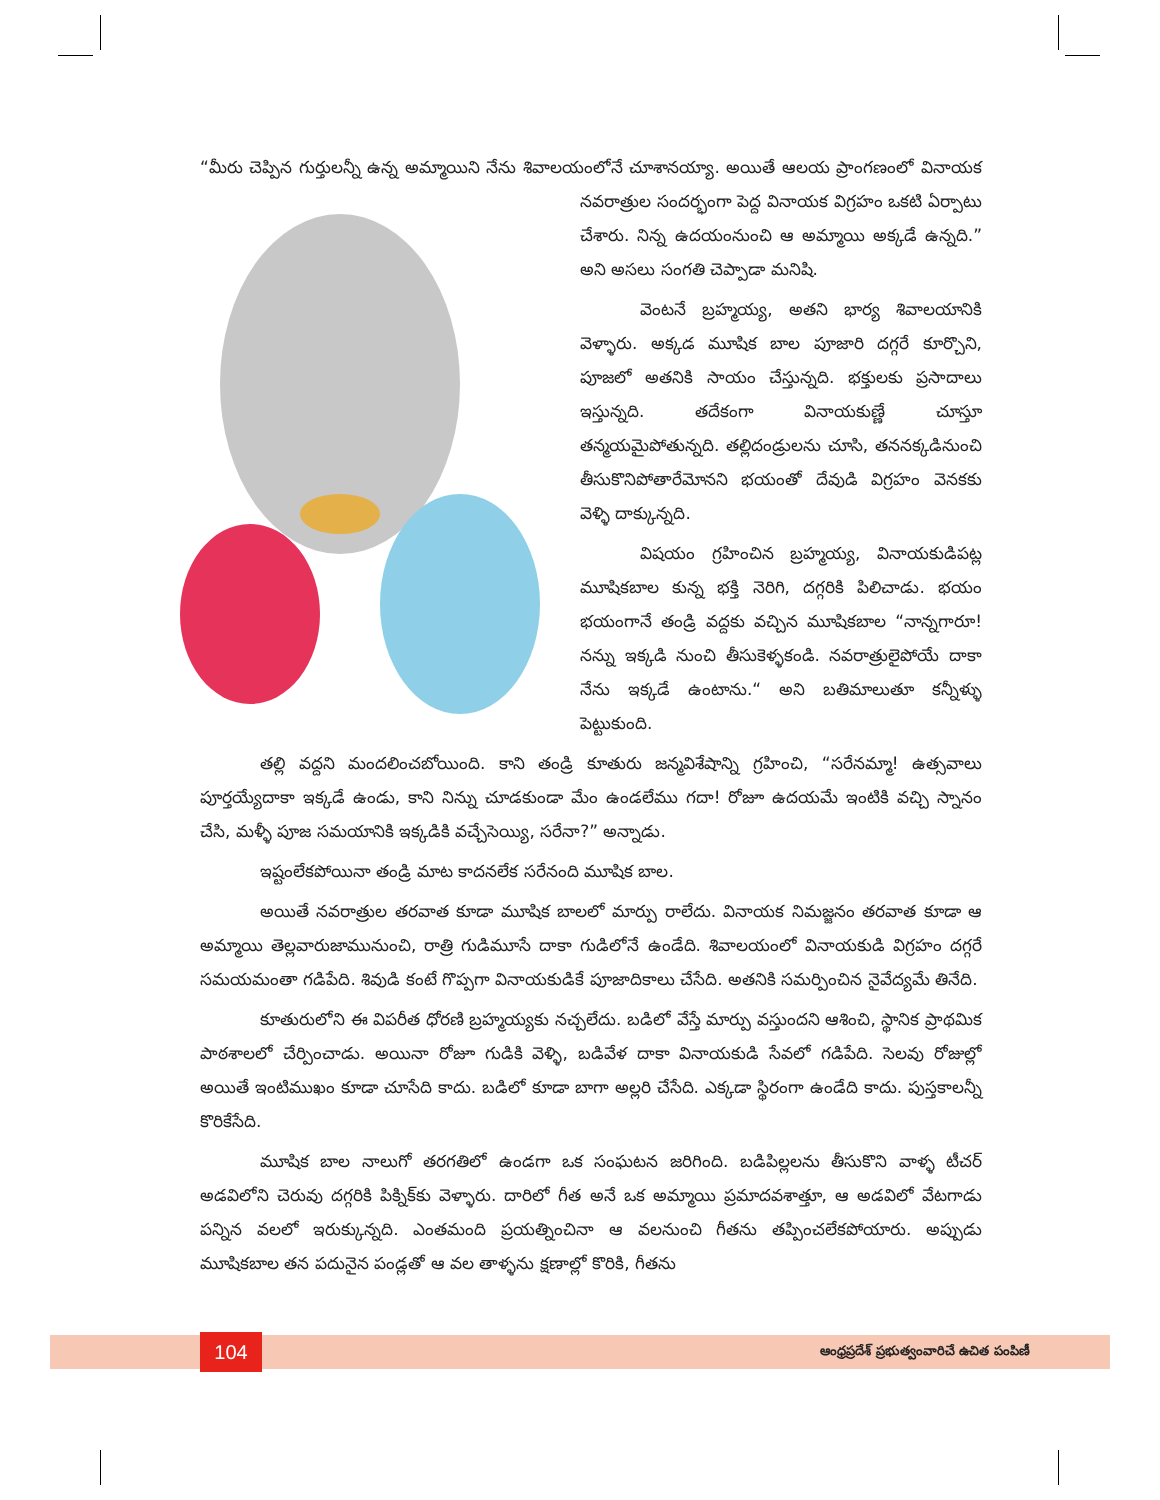“మీరు చెప్పిన గుర్తులన్నీ ఉన్న అమ్మాయిని నేను శివాలయంలోనే చూశానయ్యా. అయితే ఆలయ ప్రాంగణంలో వినాయక నవరాత్రుల సందర్భంగా పెద్ద వినాయక విగ్రహం ఒకటి ఏర్పాటు చేశారు. నిన్న ఉదయంనుంచి ఆ అమ్మాయి అక్కడే ఉన్నది.” అని అసలు సంగతి చెప్పాడా మనిషి.
వెంటనే బ్రహ్మయ్య, అతని భార్య శివాలయానికి వెళ్ళారు. అక్కడ మూషిక బాల పూజారి దగ్గరే కూర్చొని, పూజలో అతనికి సాయం చేస్తున్నది. భక్తులకు ప్రసాదాలు ఇస్తున్నది. తదేకంగా వినాయకుణ్ణే చూస్తూ తన్మయమైపోతున్నది. తల్లిదండ్రులను చూసి, తననక్కడినుంచి తీసుకొనిపోతారేమోనని భయంతో దేవుడి విగ్రహం వెనకకు వెళ్ళి దాక్కున్నది.
విషయం గ్రహించిన బ్రహ్మయ్య, వినాయకుడిపట్ల మూషికబాల కున్న భక్తి నెరిగి, దగ్గరికి పిలిచాడు. భయం భయంగానే తండ్రి వద్దకు వచ్చిన మూషికబాల “నాన్నగారూ! నన్ను ఇక్కడి నుంచి తీసుకెళ్ళకండి. నవరాత్రులైపోయే దాకా నేను ఇక్కడే ఉంటాను.“ అని బతిమాలుతూ కన్నీళ్ళు పెట్టుకుంది.
తల్లి వద్దని మందలించబోయింది. కాని తండ్రి కూతురు జన్మవిశేషాన్ని గ్రహించి, “సరేనమ్మా! ఉత్సవాలు పూర్తయ్యేదాకా ఇక్కడే ఉండు, కాని నిన్ను చూడకుండా మేం ఉండలేము గదా! రోజూ ఉదయమే ఇంటికి వచ్చి స్నానం చేసి, మళ్ళీ పూజ సమయానికి ఇక్కడికి వచ్చేసెయ్యి, సరేనా?” అన్నాడు.
ఇష్టంలేకపోయినా తండ్రి మాట కాదనలేక సరేనంది మూషిక బాల.
అయితే నవరాత్రుల తరవాత కూడా మూషిక బాలలో మార్పు రాలేదు. వినాయక నిమజ్జనం తరవాత కూడా ఆ అమ్మాయి తెల్లవారుజామునుంచి, రాత్రి గుడిమూసే దాకా గుడిలోనే ఉండేది. శివాలయంలో వినాయకుడి విగ్రహం దగ్గరే సమయమంతా గడిపేది. శివుడి కంటే గొప్పగా వినాయకుడికే పూజాదికాలు చేసేది. అతనికి సమర్పించిన నైవేద్యమే తినేది.
కూతురులోని ఈ విపరీత ధోరణి బ్రహ్మయ్యకు నచ్చలేదు. బడిలో వేస్తే మార్పు వస్తుందని ఆశించి, స్థానిక ప్రాథమిక పాఠశాలలో చేర్పించాడు. అయినా రోజూ గుడికి వెళ్ళి, బడివేళ దాకా వినాయకుడి సేవలో గడిపేది. సెలవు రోజుల్లో అయితే ఇంటిముఖం కూడా చూసేది కాదు. బడిలో కూడా బాగా అల్లరి చేసేది. ఎక్కడా స్థిరంగా ఉండేది కాదు. పుస్తకాలన్నీ కొరికేసేది.
మూషిక బాల నాలుగో తరగతిలో ఉండగా ఒక సంఘటన జరిగింది. బడిపిల్లలను తీసుకొని వాళ్ళ టీచర్ అడవిలోని చెరువు దగ్గరికి పిక్నిక్‌కు వెళ్ళారు. దారిలో గీత అనే ఒక అమ్మాయి ప్రమాదవశాత్తూ, ఆ అడవిలో వేటగాడు పన్నిన వలలో ఇరుక్కున్నది. ఎంతమంది ప్రయత్నించినా ఆ వలనుంచి గీతను తప్పించలేకపోయారు. అప్పుడు మూషికబాల తన పదునైన పండ్లతో ఆ వల తాళ్ళను క్షణాల్లో కొరికి, గీతను
104
ఆంధ్రప్రదేశ్ ప్రభుత్వంవారిచే ఉచిత పంపిణీ